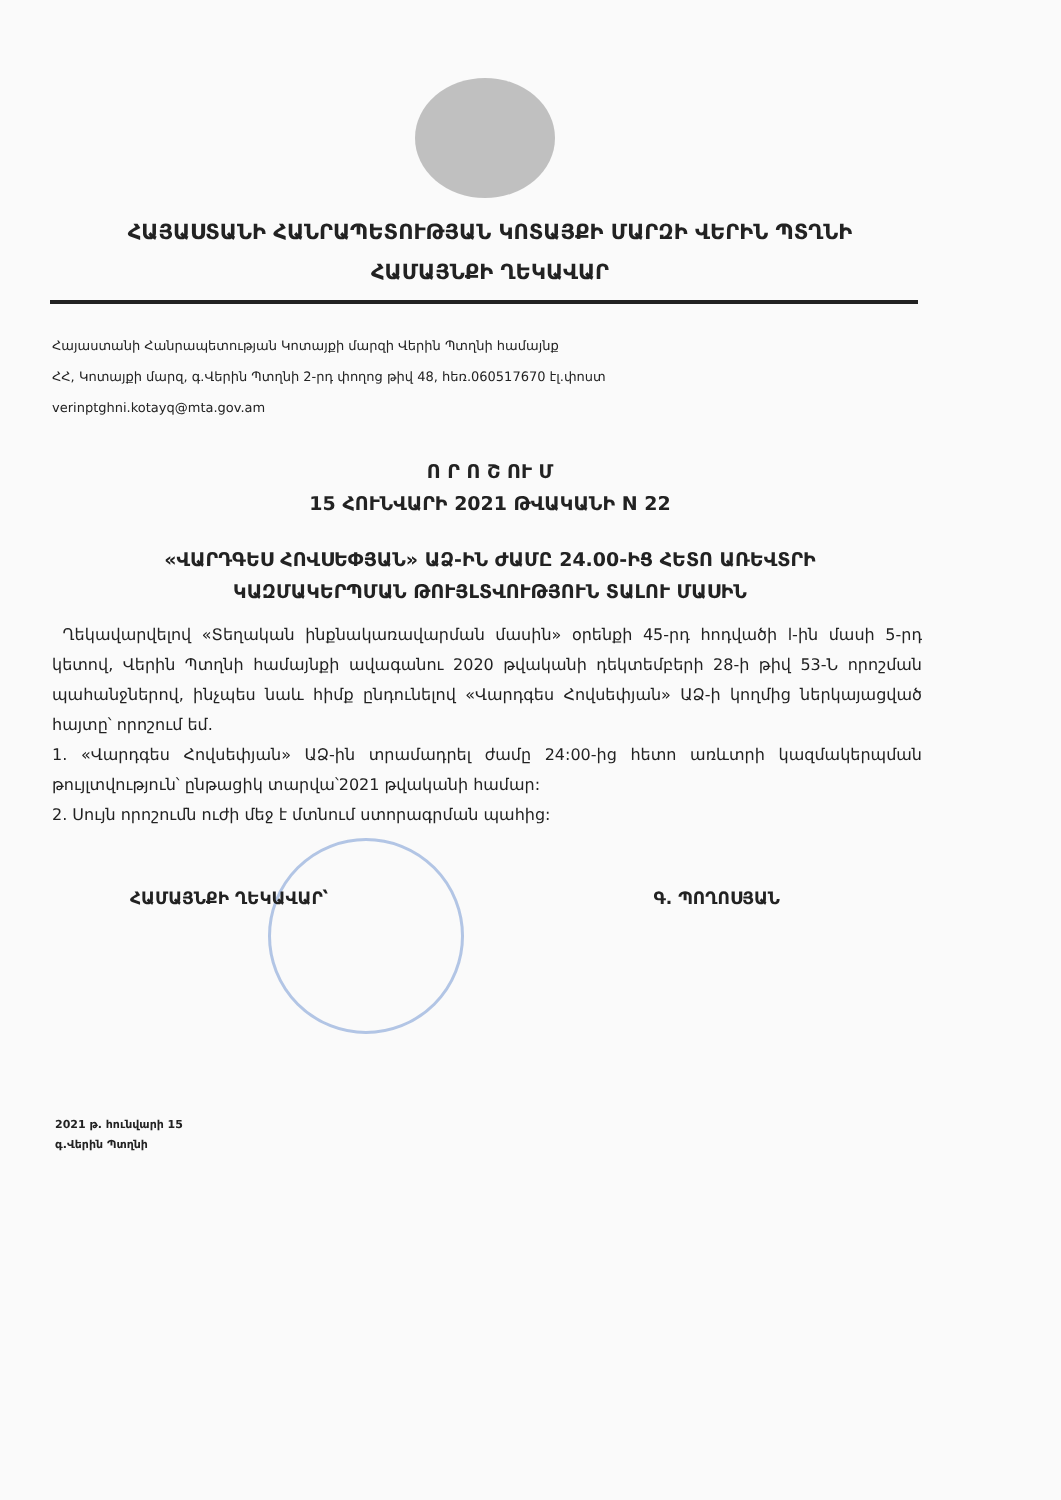ՀԱՅԱՍՏԱՆԻ ՀԱՆՐԱՊԵՏՈՒԹՅԱՆ ԿՈՏԱՅՔԻ ՄԱՐԶԻ ՎԵՐԻՆ ՊՏՂՆԻ
ՀԱՄԱՅՆՔԻ ՂԵԿԱՎԱՐ
Հայաստանի Հանրապետության Կոտայքի մարզի Վերին Պտղնի համայնք
ՀՀ, Կոտայքի մարզ, գ.Վերին Պտղնի 2-րդ փողոց թիվ 48, հեռ.060517670 էլ.փոստ
verinptghni.kotayq@mta.gov.am
Ո Ր Ո Շ ՈՒ Մ
15 ՀՈՒՆՎԱՐԻ 2021 ԹՎԱԿԱՆԻ N 22
«ՎԱՐԴԳԵՍ ՀՈՎՍԵՓՅԱՆ» ԱՁ-ԻՆ ԺԱՄԸ 24.00-ԻՑ ՀԵՏՈ ԱՌԵՎՏՐԻ
ԿԱԶՄԱԿԵՐՊՄԱՆ ԹՈՒՅԼՏՎՈՒԹՅՈՒՆ ՏԱԼՈՒ ՄԱՍԻՆ
Ղեկավարվելով «Տեղական ինքնակառավարման մասին» օրենքի 45-րդ հոդվածի l-ին մասի 5-րդ կետով, Վերին Պտղնի համայնքի ավագանու 2020 թվականի դեկտեմբերի 28-ի թիվ 53-Ն որոշման պահանջներով, ինչպես նաև հիմք ընդունելով «Վարդգես Հովսեփյան» ԱՁ-ի կողմից ներկայացված հայտը՝ որոշում եմ.
1. «Վարդգես Հովսեփյան» ԱՁ-ին տրամադրել ժամը 24:00-ից հետո առևտրի կազմակերպման թույլտվություն՝ ընթացիկ տարվա՝2021 թվականի համար:
2. Սույն որոշումն ուժի մեջ է մտնում ստորագրման պահից:
ՀԱՄԱՅՆՔԻ ՂԵԿԱՎԱՐ՝ Գ. ՊՈՂՈՍՅԱՆ
2021 թ. հունվարի 15
գ.Վերին Պտղնի